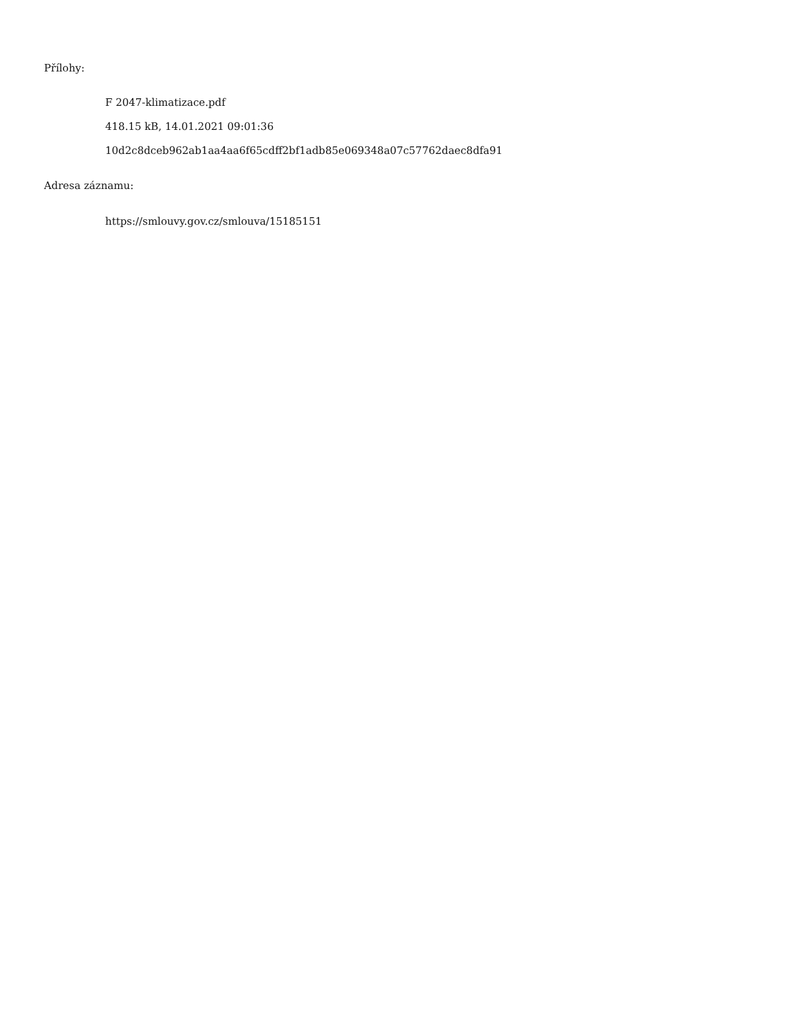Přílohy:
F 2047-klimatizace.pdf
418.15 kB, 14.01.2021 09:01:36
10d2c8dceb962ab1aa4aa6f65cdff2bf1adb85e069348a07c57762daec8dfa91
Adresa záznamu:
https://smlouvy.gov.cz/smlouva/15185151